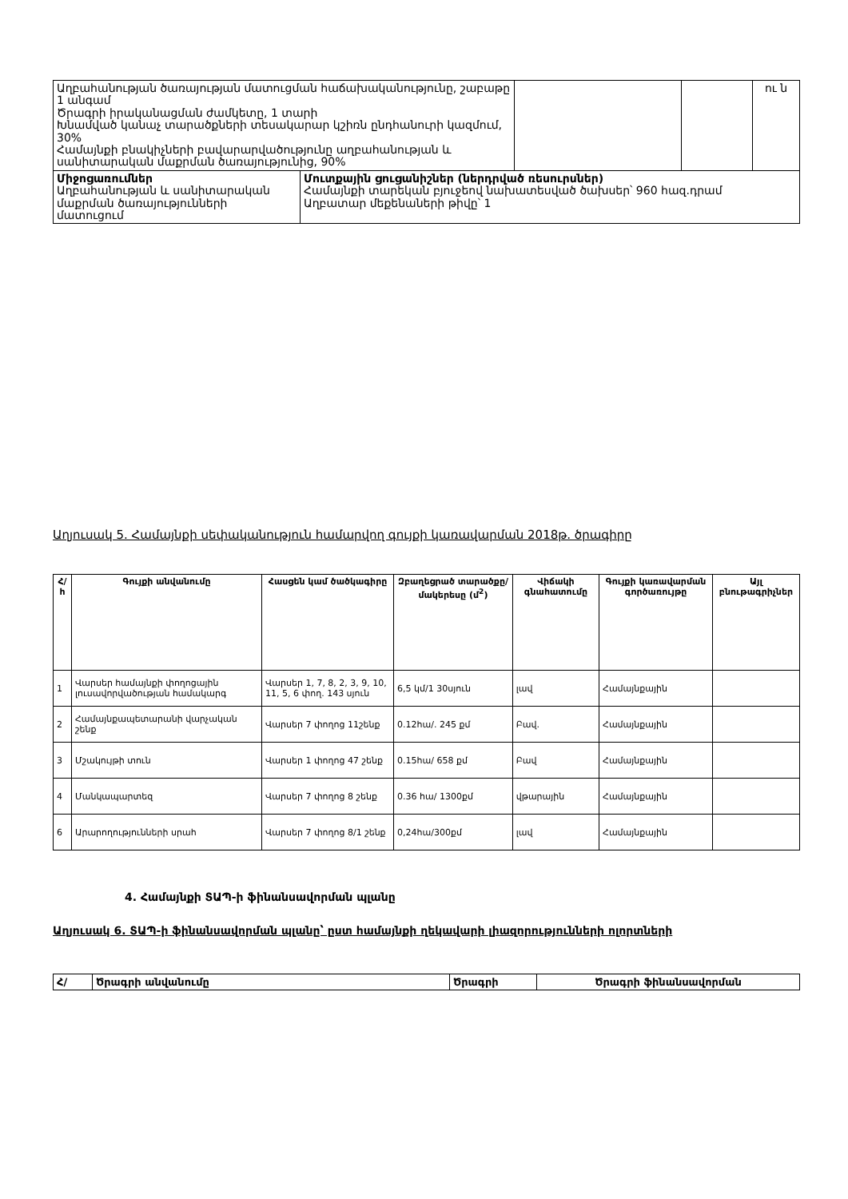| Աղբահանության ծառայության մատուցման հաճախականությունը, շաբաթը 1 անգամ Ծրագրի իրականացման ժամկետը, 1 տարի Խնամված կանաչ տարածքների տեսակարար կշիռն ընդհանուրի կազմում, 30% Համայնքի բնակիչների բավարարվածությունը աղբահանության և սանիտարական մաքրման ծառայությունից, 90% | | | | ու ն |
| Միջոցառումներ Աղբահանության և սանիտարական մաքրման ծառայությունների մատուցում | Մուտքային ցուցանիշներ (ներդրված ռեսուրսներ) Համայնքի տարեկան բյուջեով նախատեսված ծախսեր՝ 960 հազ.դրամ Աղբատար մեքենաների թիվը՝ 1 | | | |
Աղյուսակ 5. Համայնքի սեփականություն համարվող գույքի կառավարման 2018թ. ծրագիրը
| Հ/հ | Գույքի անվանումը | Հասցեն կամ ծածկագիրը | Զբաղեցրած տարածքը/ մակերեսը (մ<sup>2</sup>) | Վիճակի գնահատումը | Գույքի կառավարման գործառույթը | Այլ բնութագրիչներ |
| --- | --- | --- | --- | --- | --- | --- |
| 1 | Վարսեր համայնքի փողոցային լուսավորվածության համակարգ | Վարսեր 1, 7, 8, 2, 3, 9, 10, 11, 5, 6 փող. 143 սյուն | 6,5 կմ/1 30սյուն | լավ | Համայնքային | |
| 2 | Համայնքապետարանի վարչական շենք | Վարսեր 7 փողոց 11շենք | 0.12հա/. 245 քմ | Բավ. | Համայնքային | |
| 3 | Մշակույթի տուն | Վարսեր 1 փողոց 47 շենք | 0.15հա/ 658 քմ | Բավ | Համայնքային | |
| 4 | Մանկապարտեզ | Վարսեր 7 փողոց 8 շենք | 0.36 հա/ 1300քմ | վթարային | Համայնքային | |
| 6 | Արարողությունների սրահ | Վարսեր 7 փողոց 8/1 շենք | 0,24հա/300քմ | լավ | Համայնքային | |
4. Համայնքի ՏԱՊ-ի ֆինանսավորման պլանը
Աղյուսակ 6. ՏԱՊ-ի ֆինանսավորման պլանը՝ ըստ համայնքի ղեկավարի լիազորությունների ոլորտների
| Հ/ | Ծրագրի անվանումը | Ծրագրի | Ծրագրի ֆինանսավորման |
| --- | --- | --- | --- |